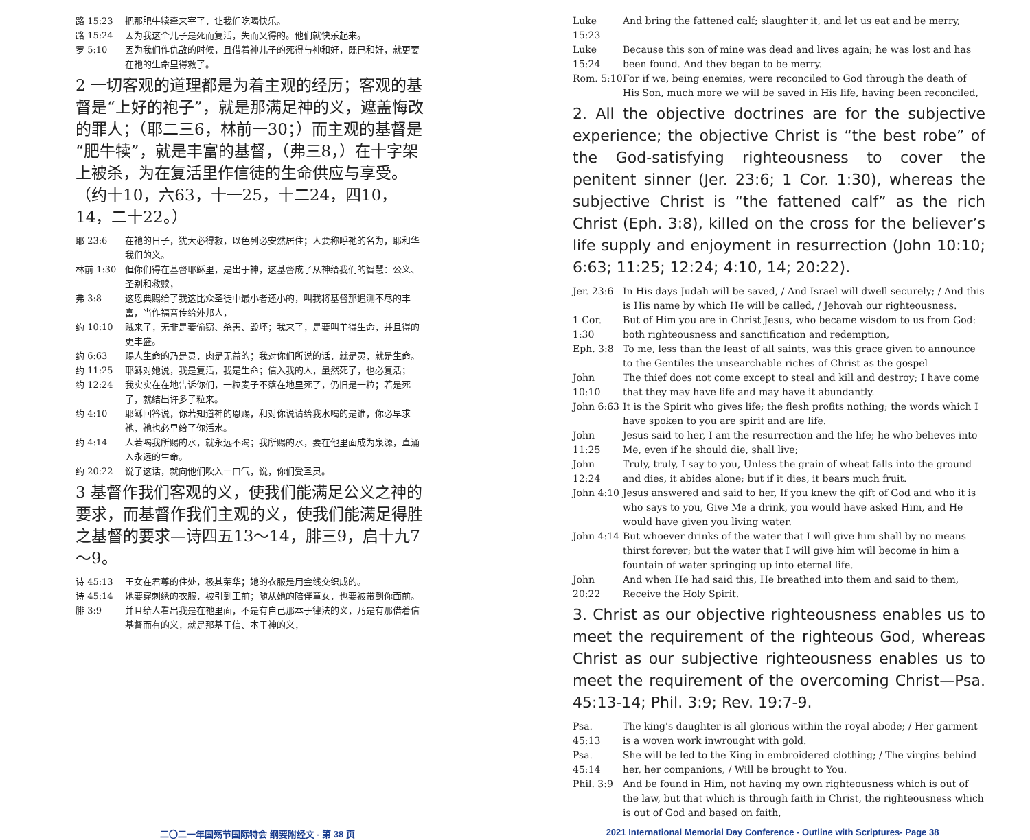路 15:23 把那肥牛犊牵来宰了，让我们吃喝快乐。
路 15:24 因为我这个儿子是死而复活，失而又得的。他们就快乐起来。
罗 5:10 因为我们作仇敌的时候，且借着神儿子的死得与神和好，既已和好，就更要在祂的生命里得救了。
2 一切客观的道理都是为着主观的经历；客观的基督是“上好的袍子”，就是那满足神的义，遮盖悔改的罪人；（耶二三6，林前一30；）而主观的基督是“肥牛犊”，就是丰富的基督，（弗三8，）在十字架上被杀，为在复活里作信徒的生命供应与享受。（约十10，六63，十一25，十二24，四10，14，二十22。）
耶 23:6 在祂的日子，犹大必得救，以色列必安然居住；人要称呼祂的名为，耶和华我们的义。
林前 1:30 但你们得在基督耶稣里，是出于神，这基督成了从神给我们的智慧：公义、圣别和救赎，
弗 3:8 这恩典赐给了我这比众圣徒中最小者还小的，叫我将基督那追测不尽的丰富，当作福音传给外邦人，
约 10:10 贼来了，无非是要偷窃、杀害、毁坏；我来了，是要叫羊得生命，并且得的更丰盛。
约 6:63 赐人生命的乃是灵，肉是无益的；我对你们所说的话，就是灵，就是生命。
约 11:25 耶稣对她说，我是复活，我是生命；信入我的人，虽然死了，也必复活；
约 12:24 我实实在在地告诉你们，一粒麦子不落在地里死了，仍旧是一粒；若是死了，就结出许多子粒来。
约 4:10 耶稣回答说，你若知道神的恩赐，和对你说请给我水喝的是谁，你必早求祂，祂也必早给了你活水。
约 4:14 人若喝我所赐的水，就永远不渴；我所赐的水，要在他里面成为泉源，直涌入永远的生命。
约 20:22 说了这话，就向他们吹入一口气，说，你们受圣灵。
3 基督作我们客观的义，使我们能满足公义之神的要求，而基督作我们主观的义，使我们能满足得胜之基督的要求—诗四五13～14，腓三9，启十九7～9。
诗 45:13 王女在君尊的住处，极其荣华；她的衣服是用金线交织成的。
诗 45:14 她要穿刺绣的衣服，被引到王前；随从她的陪伴童女，也要被带到你面前。
腓 3:9 并且给人看出我是在祂里面，不是有自己那本于律法的义，乃是有那借着信基督而有的义，就是那基于信、本于神的义，
Luke 15:23 And bring the fattened calf; slaughter it, and let us eat and be merry,
Luke 15:24 Because this son of mine was dead and lives again; he was lost and has been found. And they began to be merry.
Rom. 5:10 For if we, being enemies, were reconciled to God through the death of His Son, much more we will be saved in His life, having been reconciled,
2. All the objective doctrines are for the subjective experience; the objective Christ is “the best robe” of the God-satisfying righteousness to cover the penitent sinner (Jer. 23:6; 1 Cor. 1:30), whereas the subjective Christ is “the fattened calf” as the rich Christ (Eph. 3:8), killed on the cross for the believer’s life supply and enjoyment in resurrection (John 10:10; 6:63; 11:25; 12:24; 4:10, 14; 20:22).
Jer. 23:6 In His days Judah will be saved, / And Israel will dwell securely; / And this is His name by which He will be called, / Jehovah our righteousness.
1 Cor. 1:30 But of Him you are in Christ Jesus, who became wisdom to us from God: both righteousness and sanctification and redemption,
Eph. 3:8 To me, less than the least of all saints, was this grace given to announce to the Gentiles the unsearchable riches of Christ as the gospel
John 10:10 The thief does not come except to steal and kill and destroy; I have come that they may have life and may have it abundantly.
John 6:63 It is the Spirit who gives life; the flesh profits nothing; the words which I have spoken to you are spirit and are life.
John 11:25 Jesus said to her, I am the resurrection and the life; he who believes into Me, even if he should die, shall live;
John 12:24 Truly, truly, I say to you, Unless the grain of wheat falls into the ground and dies, it abides alone; but if it dies, it bears much fruit.
John 4:10 Jesus answered and said to her, If you knew the gift of God and who it is who says to you, Give Me a drink, you would have asked Him, and He would have given you living water.
John 4:14 But whoever drinks of the water that I will give him shall by no means thirst forever; but the water that I will give him will become in him a fountain of water springing up into eternal life.
John 20:22 And when He had said this, He breathed into them and said to them, Receive the Holy Spirit.
3. Christ as our objective righteousness enables us to meet the requirement of the righteous God, whereas Christ as our subjective righteousness enables us to meet the requirement of the overcoming Christ—Psa. 45:13-14; Phil. 3:9; Rev. 19:7-9.
Psa. 45:13 The king's daughter is all glorious within the royal abode; / Her garment is a woven work inwrought with gold.
Psa. 45:14 She will be led to the King in embroidered clothing; / The virgins behind her, her companions, / Will be brought to You.
Phil. 3:9 And be found in Him, not having my own righteousness which is out of the law, but that which is through faith in Christ, the righteousness which is out of God and based on faith,
二〇二一年国殇节国际特会 纲要附经文 - 第 38 页 2021 International Memorial Day Conference - Outline with Scriptures- Page 38